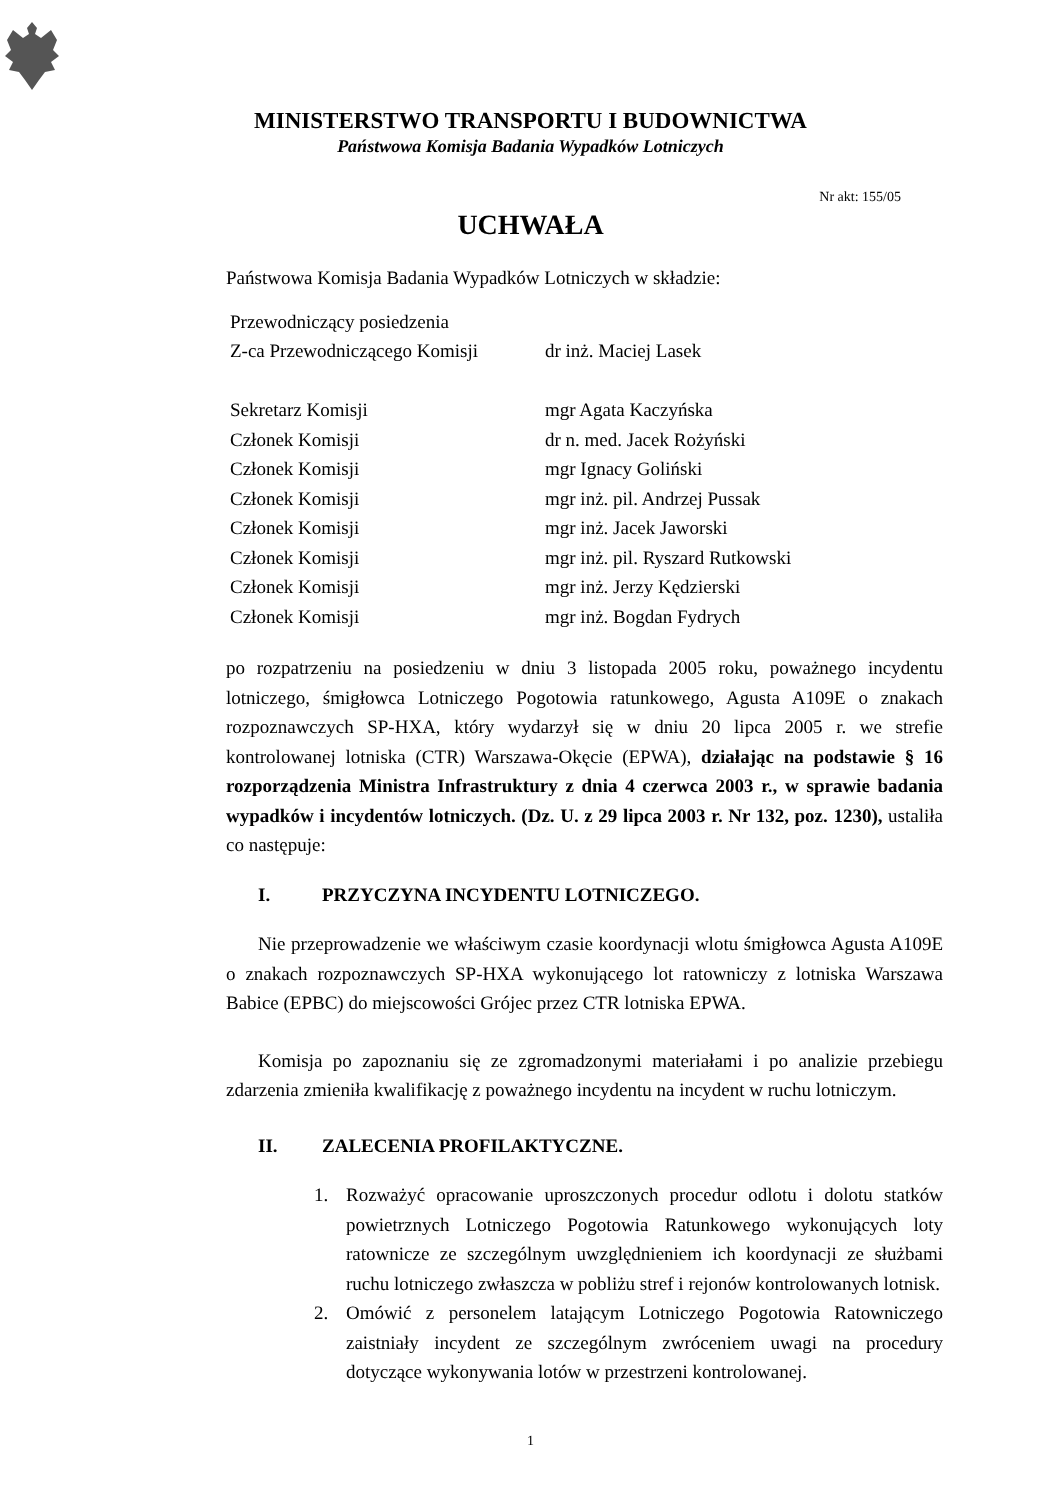MINISTERSTWO TRANSPORTU I BUDOWNICTWA
Państwowa Komisja Badania Wypadków Lotniczych
Nr akt: 155/05
UCHWAŁA
Państwowa Komisja Badania Wypadków Lotniczych w składzie:
| Przewodniczący posiedzenia | |
| Z-ca Przewodniczącego Komisji | dr inż. Maciej Lasek |
| Sekretarz Komisji | mgr Agata Kaczyńska |
| Członek Komisji | dr n. med. Jacek Rożyński |
| Członek Komisji | mgr Ignacy Goliński |
| Członek Komisji | mgr inż. pil. Andrzej Pussak |
| Członek Komisji | mgr inż. Jacek Jaworski |
| Członek Komisji | mgr inż. pil. Ryszard Rutkowski |
| Członek Komisji | mgr inż. Jerzy Kędzierski |
| Członek Komisji | mgr inż. Bogdan Fydrych |
po rozpatrzeniu na posiedzeniu w dniu 3 listopada 2005 roku, poważnego incydentu lotniczego, śmigłowca Lotniczego Pogotowia ratunkowego, Agusta A109E o znakach rozpoznawczych SP-HXA, który wydarzył się w dniu 20 lipca 2005 r. we strefie kontrolowanej lotniska (CTR) Warszawa-Okęcie (EPWA), działając na podstawie § 16 rozporządzenia Ministra Infrastruktury z dnia 4 czerwca 2003 r., w sprawie badania wypadków i incydentów lotniczych. (Dz. U. z 29 lipca 2003 r. Nr 132, poz. 1230), ustaliła co następuje:
I. PRZYCZYNA INCYDENTU LOTNICZEGO.
Nie przeprowadzenie we właściwym czasie koordynacji wlotu śmigłowca Agusta A109E o znakach rozpoznawczych SP-HXA wykonującego lot ratowniczy z lotniska Warszawa Babice (EPBC) do miejscowości Grójec przez CTR lotniska EPWA.
Komisja po zapoznaniu się ze zgromadzonymi materiałami i po analizie przebiegu zdarzenia zmieniła kwalifikację z poważnego incydentu na incydent w ruchu lotniczym.
II. ZALECENIA PROFILAKTYCZNE.
1. Rozważyć opracowanie uproszczonych procedur odlotu i dolotu statków powietrznych Lotniczego Pogotowia Ratunkowego wykonujących loty ratownicze ze szczególnym uwzględnieniem ich koordynacji ze służbami ruchu lotniczego zwłaszcza w pobliżu stref i rejonów kontrolowanych lotnisk.
2. Omówić z personelem latającym Lotniczego Pogotowia Ratowniczego zaistniały incydent ze szczególnym zwróceniem uwagi na procedury dotyczące wykonywania lotów w przestrzeni kontrolowanej.
1